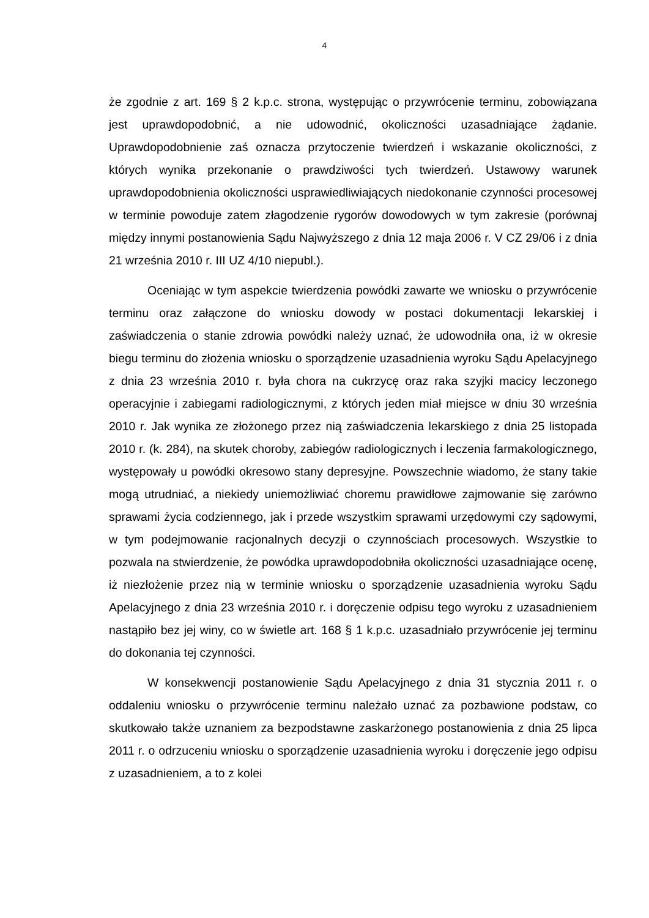4
że zgodnie z art. 169 § 2 k.p.c. strona, występując o przywrócenie terminu, zobowiązana jest uprawdopodobnić, a nie udowodnić, okoliczności uzasadniające żądanie. Uprawdopodobnienie zaś oznacza przytoczenie twierdzeń i wskazanie okoliczności, z których wynika przekonanie o prawdziwości tych twierdzeń. Ustawowy warunek uprawdopodobnienia okoliczności usprawiedliwiających niedokonanie czynności procesowej w terminie powoduje zatem złagodzenie rygorów dowodowych w tym zakresie (porównaj między innymi postanowienia Sądu Najwyższego z dnia 12 maja 2006 r. V CZ 29/06 i z dnia 21 września 2010 r. III UZ 4/10 niepubl.).
Oceniając w tym aspekcie twierdzenia powódki zawarte we wniosku o przywrócenie terminu oraz załączone do wniosku dowody w postaci dokumentacji lekarskiej i zaświadczenia o stanie zdrowia powódki należy uznać, że udowodniła ona, iż w okresie biegu terminu do złożenia wniosku o sporządzenie uzasadnienia wyroku Sądu Apelacyjnego z dnia 23 września 2010 r. była chora na cukrzycę oraz raka szyjki macicy leczonego operacyjnie i zabiegami radiologicznymi, z których jeden miał miejsce w dniu 30 września 2010 r. Jak wynika ze złożonego przez nią zaświadczenia lekarskiego z dnia 25 listopada 2010 r. (k. 284), na skutek choroby, zabiegów radiologicznych i leczenia farmakologicznego, występowały u powódki okresowo stany depresyjne. Powszechnie wiadomo, że stany takie mogą utrudniać, a niekiedy uniemożliwiać choremu prawidłowe zajmowanie się zarówno sprawami życia codziennego, jak i przede wszystkim sprawami urzędowymi czy sądowymi, w tym podejmowanie racjonalnych decyzji o czynnościach procesowych. Wszystkie to pozwala na stwierdzenie, że powódka uprawdopodobniła okoliczności uzasadniające ocenę, iż niezłożenie przez nią w terminie wniosku o sporządzenie uzasadnienia wyroku Sądu Apelacyjnego z dnia 23 września 2010 r. i doręczenie odpisu tego wyroku z uzasadnieniem nastąpiło bez jej winy, co w świetle art. 168 § 1 k.p.c. uzasadniało przywrócenie jej terminu do dokonania tej czynności.
W konsekwencji postanowienie Sądu Apelacyjnego z dnia 31 stycznia 2011 r. o oddaleniu wniosku o przywrócenie terminu należało uznać za pozbawione podstaw, co skutkowało także uznaniem za bezpodstawne zaskarżonego postanowienia z dnia 25 lipca 2011 r. o odrzuceniu wniosku o sporządzenie uzasadnienia wyroku i doręczenie jego odpisu z uzasadnieniem, a to z kolei